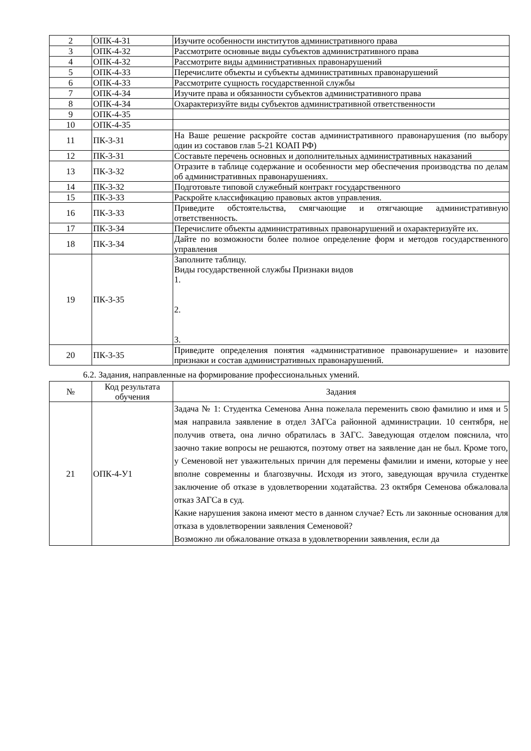| 2 | ОПК-4-З1 | Изучите особенности институтов административного права |
| 3 | ОПК-4-З2 | Рассмотрите основные виды субъектов административного права |
| 4 | ОПК-4-З2 | Рассмотрите виды административных правонарушений |
| 5 | ОПК-4-З3 | Перечислите объекты и субъекты административных правонарушений |
| 6 | ОПК-4-З3 | Рассмотрите сущность государственной службы |
| 7 | ОПК-4-З4 | Изучите права и обязанности субъектов административного права |
| 8 | ОПК-4-З4 | Охарактеризуйте виды субъектов административной ответственности |
| 9 | ОПК-4-З5 | |
| 10 | ОПК-4-З5 | |
| 11 | ПК-3-З1 | На Ваше решение раскройте состав административного правонарушения (по выбору один из составов глав 5-21 КОАП РФ) |
| 12 | ПК-3-З1 | Составьте перечень основных и дополнительных административных наказаний |
| 13 | ПК-3-З2 | Отразите в таблице содержание и особенности мер обеспечения производства по делам об административных правонарушениях. |
| 14 | ПК-3-З2 | Подготовьте типовой служебный контракт государственного |
| 15 | ПК-3-З3 | Раскройте классификацию правовых актов управления. |
| 16 | ПК-3-З3 | Приведите обстоятельства, смягчающие и отягчающие административную ответственность. |
| 17 | ПК-3-З4 | Перечислите объекты административных правонарушений и охарактеризуйте их. |
| 18 | ПК-3-З4 | Дайте по возможности более полное определение форм и методов государственного управления |
| 19 | ПК-3-З5 | Заполните таблицу. Виды государственной службы Признаки видов 1. 2. 3. |
| 20 | ПК-3-З5 | Приведите определения понятия «административное правонарушение» и назовите признаки и состав административных правонарушений. |
6.2. Задания, направленные на формирование профессиональных умений.
| № | Код результата обучения | Задания |
| --- | --- | --- |
| 21 | ОПК-4-У1 | Задача № 1: Студентка Семенова Анна пожелала переменить свою фамилию и имя и 5 мая направила заявление в отдел ЗАГСа районной администрации. 10 сентября, не получив ответа, она лично обратилась в ЗАГС. Заведующая отделом пояснила, что заочно такие вопросы не решаются, поэтому ответ на заявление дан не был. Кроме того, у Семеновой нет уважительных причин для перемены фамилии и имени, которые у нее вполне современны и благозвучны. Исходя из этого, заведующая вручила студентке заключение об отказе в удовлетворении ходатайства. 23 октября Семенова обжаловала отказ ЗАГСа в суд. Какие нарушения закона имеют место в данном случае? Есть ли законные основания для отказа в удовлетворении заявления Семеновой? Возможно ли обжалование отказа в удовлетворении заявления, если да |